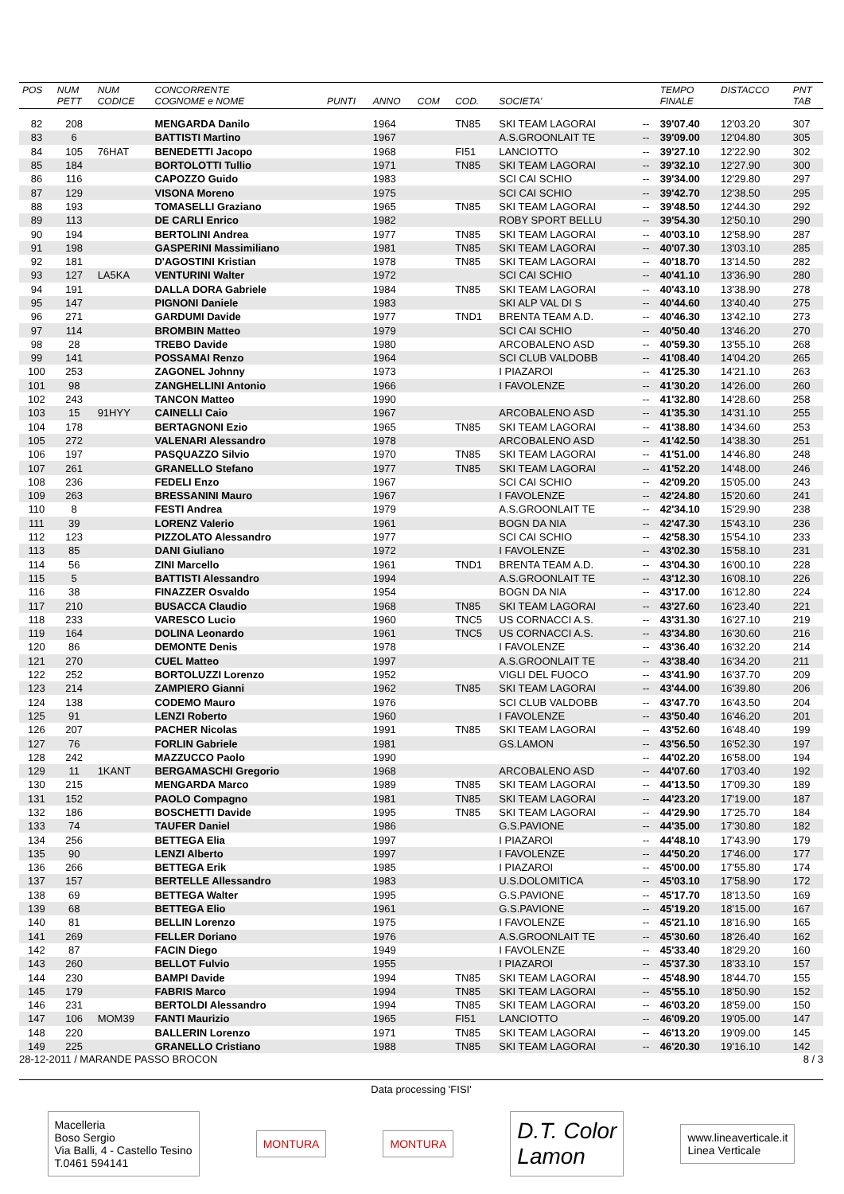| POS | NUM PETT | NUM CODICE | CONCORRENTE COGNOME e NOME | PUNTI | ANNO | COM | COD. | SOCIETA' | | TEMPO FINALE | DISTACCO | PNT TAB |
| --- | --- | --- | --- | --- | --- | --- | --- | --- | --- | --- | --- | --- |
| 82 | 208 | | MENGARDA Danilo | | 1964 | | TN85 | SKI TEAM LAGORAI | -- | 39'07.40 | 12'03.20 | 307 |
| 83 | 6 | | BATTISTI Martino | | 1967 | | | A.S.GROONLAIT TE | -- | 39'09.00 | 12'04.80 | 305 |
| 84 | 105 | 76HAT | BENEDETTI Jacopo | | 1968 | | FI51 | LANCIOTTO | -- | 39'27.10 | 12'22.90 | 302 |
| 85 | 184 | | BORTOLOTTI Tullio | | 1971 | | TN85 | SKI TEAM LAGORAI | -- | 39'32.10 | 12'27.90 | 300 |
| 86 | 116 | | CAPOZZO Guido | | 1983 | | | SCI CAI SCHIO | -- | 39'34.00 | 12'29.80 | 297 |
| 87 | 129 | | VISONA Moreno | | 1975 | | | SCI CAI SCHIO | -- | 39'42.70 | 12'38.50 | 295 |
| 88 | 193 | | TOMASELLI Graziano | | 1965 | | TN85 | SKI TEAM LAGORAI | -- | 39'48.50 | 12'44.30 | 292 |
| 89 | 113 | | DE CARLI Enrico | | 1982 | | | ROBY SPORT BELLU | -- | 39'54.30 | 12'50.10 | 290 |
| 90 | 194 | | BERTOLINI Andrea | | 1977 | | TN85 | SKI TEAM LAGORAI | -- | 40'03.10 | 12'58.90 | 287 |
| 91 | 198 | | GASPERINI Massimiliano | | 1981 | | TN85 | SKI TEAM LAGORAI | -- | 40'07.30 | 13'03.10 | 285 |
| 92 | 181 | | D'AGOSTINI Kristian | | 1978 | | TN85 | SKI TEAM LAGORAI | -- | 40'18.70 | 13'14.50 | 282 |
| 93 | 127 | LA5KA | VENTURINI Walter | | 1972 | | | SCI CAI SCHIO | -- | 40'41.10 | 13'36.90 | 280 |
| 94 | 191 | | DALLA DORA Gabriele | | 1984 | | TN85 | SKI TEAM LAGORAI | -- | 40'43.10 | 13'38.90 | 278 |
| 95 | 147 | | PIGNONI Daniele | | 1983 | | | SKI ALP VAL DI S | -- | 40'44.60 | 13'40.40 | 275 |
| 96 | 271 | | GARDUMI Davide | | 1977 | | TND1 | BRENTA TEAM A.D. | -- | 40'46.30 | 13'42.10 | 273 |
| 97 | 114 | | BROMBIN Matteo | | 1979 | | | SCI CAI SCHIO | -- | 40'50.40 | 13'46.20 | 270 |
| 98 | 28 | | TREBO Davide | | 1980 | | | ARCOBALENO ASD | -- | 40'59.30 | 13'55.10 | 268 |
| 99 | 141 | | POSSAMAI Renzo | | 1964 | | | SCI CLUB VALDOBB | -- | 41'08.40 | 14'04.20 | 265 |
| 100 | 253 | | ZAGONEL Johnny | | 1973 | | | I PIAZAROI | -- | 41'25.30 | 14'21.10 | 263 |
| 101 | 98 | | ZANGHELLINI Antonio | | 1966 | | | I FAVOLENZE | -- | 41'30.20 | 14'26.00 | 260 |
| 102 | 243 | | TANCON Matteo | | 1990 | | | | -- | 41'32.80 | 14'28.60 | 258 |
| 103 | 15 | 91HYY | CAINELLI Caio | | 1967 | | | ARCOBALENO ASD | -- | 41'35.30 | 14'31.10 | 255 |
| 104 | 178 | | BERTAGNONI Ezio | | 1965 | | TN85 | SKI TEAM LAGORAI | -- | 41'38.80 | 14'34.60 | 253 |
| 105 | 272 | | VALENARI Alessandro | | 1978 | | | ARCOBALENO ASD | -- | 41'42.50 | 14'38.30 | 251 |
| 106 | 197 | | PASQUAZZO Silvio | | 1970 | | TN85 | SKI TEAM LAGORAI | -- | 41'51.00 | 14'46.80 | 248 |
| 107 | 261 | | GRANELLO Stefano | | 1977 | | TN85 | SKI TEAM LAGORAI | -- | 41'52.20 | 14'48.00 | 246 |
| 108 | 236 | | FEDELI Enzo | | 1967 | | | SCI CAI SCHIO | -- | 42'09.20 | 15'05.00 | 243 |
| 109 | 263 | | BRESSANINI Mauro | | 1967 | | | I FAVOLENZE | -- | 42'24.80 | 15'20.60 | 241 |
| 110 | 8 | | FESTI Andrea | | 1979 | | | A.S.GROONLAIT TE | -- | 42'34.10 | 15'29.90 | 238 |
| 111 | 39 | | LORENZ Valerio | | 1961 | | | BOGN DA NIA | -- | 42'47.30 | 15'43.10 | 236 |
| 112 | 123 | | PIZZOLATO Alessandro | | 1977 | | | SCI CAI SCHIO | -- | 42'58.30 | 15'54.10 | 233 |
| 113 | 85 | | DANI Giuliano | | 1972 | | | I FAVOLENZE | -- | 43'02.30 | 15'58.10 | 231 |
| 114 | 56 | | ZINI Marcello | | 1961 | | TND1 | BRENTA TEAM A.D. | -- | 43'04.30 | 16'00.10 | 228 |
| 115 | 5 | | BATTISTI Alessandro | | 1994 | | | A.S.GROONLAIT TE | -- | 43'12.30 | 16'08.10 | 226 |
| 116 | 38 | | FINAZZER Osvaldo | | 1954 | | | BOGN DA NIA | -- | 43'17.00 | 16'12.80 | 224 |
| 117 | 210 | | BUSACCA Claudio | | 1968 | | TN85 | SKI TEAM LAGORAI | -- | 43'27.60 | 16'23.40 | 221 |
| 118 | 233 | | VARESCO Lucio | | 1960 | | TNC5 | US CORNACCI A.S. | -- | 43'31.30 | 16'27.10 | 219 |
| 119 | 164 | | DOLINA Leonardo | | 1961 | | TNC5 | US CORNACCI A.S. | -- | 43'34.80 | 16'30.60 | 216 |
| 120 | 86 | | DEMONTE Denis | | 1978 | | | I FAVOLENZE | -- | 43'36.40 | 16'32.20 | 214 |
| 121 | 270 | | CUEL Matteo | | 1997 | | | A.S.GROONLAIT TE | -- | 43'38.40 | 16'34.20 | 211 |
| 122 | 252 | | BORTOLUZZI Lorenzo | | 1952 | | | VIGLI DEL FUOCO | -- | 43'41.90 | 16'37.70 | 209 |
| 123 | 214 | | ZAMPIERO Gianni | | 1962 | | TN85 | SKI TEAM LAGORAI | -- | 43'44.00 | 16'39.80 | 206 |
| 124 | 138 | | CODEMO Mauro | | 1976 | | | SCI CLUB VALDOBB | -- | 43'47.70 | 16'43.50 | 204 |
| 125 | 91 | | LENZI Roberto | | 1960 | | | I FAVOLENZE | -- | 43'50.40 | 16'46.20 | 201 |
| 126 | 207 | | PACHER Nicolas | | 1991 | | TN85 | SKI TEAM LAGORAI | -- | 43'52.60 | 16'48.40 | 199 |
| 127 | 76 | | FORLIN Gabriele | | 1981 | | | GS.LAMON | -- | 43'56.50 | 16'52.30 | 197 |
| 128 | 242 | | MAZZUCCO Paolo | | 1990 | | | | -- | 44'02.20 | 16'58.00 | 194 |
| 129 | 11 | 1KANT | BERGAMASCHI Gregorio | | 1968 | | | ARCOBALENO ASD | -- | 44'07.60 | 17'03.40 | 192 |
| 130 | 215 | | MENGARDA Marco | | 1989 | | TN85 | SKI TEAM LAGORAI | -- | 44'13.50 | 17'09.30 | 189 |
| 131 | 152 | | PAOLO Compagno | | 1981 | | TN85 | SKI TEAM LAGORAI | -- | 44'23.20 | 17'19.00 | 187 |
| 132 | 186 | | BOSCHETTI Davide | | 1995 | | TN85 | SKI TEAM LAGORAI | -- | 44'29.90 | 17'25.70 | 184 |
| 133 | 74 | | TAUFER Daniel | | 1986 | | | G.S.PAVIONE | -- | 44'35.00 | 17'30.80 | 182 |
| 134 | 256 | | BETTEGA Elia | | 1997 | | | I PIAZAROI | -- | 44'48.10 | 17'43.90 | 179 |
| 135 | 90 | | LENZI Alberto | | 1997 | | | I FAVOLENZE | -- | 44'50.20 | 17'46.00 | 177 |
| 136 | 266 | | BETTEGA Erik | | 1985 | | | I PIAZAROI | -- | 45'00.00 | 17'55.80 | 174 |
| 137 | 157 | | BERTELLE Allessandro | | 1983 | | | U.S.DOLOMITICA | -- | 45'03.10 | 17'58.90 | 172 |
| 138 | 69 | | BETTEGA Walter | | 1995 | | | G.S.PAVIONE | -- | 45'17.70 | 18'13.50 | 169 |
| 139 | 68 | | BETTEGA Elio | | 1961 | | | G.S.PAVIONE | -- | 45'19.20 | 18'15.00 | 167 |
| 140 | 81 | | BELLIN Lorenzo | | 1975 | | | I FAVOLENZE | -- | 45'21.10 | 18'16.90 | 165 |
| 141 | 269 | | FELLER Doriano | | 1976 | | | A.S.GROONLAIT TE | -- | 45'30.60 | 18'26.40 | 162 |
| 142 | 87 | | FACIN Diego | | 1949 | | | I FAVOLENZE | -- | 45'33.40 | 18'29.20 | 160 |
| 143 | 260 | | BELLOT Fulvio | | 1955 | | | I PIAZAROI | -- | 45'37.30 | 18'33.10 | 157 |
| 144 | 230 | | BAMPI Davide | | 1994 | | TN85 | SKI TEAM LAGORAI | -- | 45'48.90 | 18'44.70 | 155 |
| 145 | 179 | | FABRIS Marco | | 1994 | | TN85 | SKI TEAM LAGORAI | -- | 45'55.10 | 18'50.90 | 152 |
| 146 | 231 | | BERTOLDI Alessandro | | 1994 | | TN85 | SKI TEAM LAGORAI | -- | 46'03.20 | 18'59.00 | 150 |
| 147 | 106 | MOM39 | FANTI Maurizio | | 1965 | | FI51 | LANCIOTTO | -- | 46'09.20 | 19'05.00 | 147 |
| 148 | 220 | | BALLERIN Lorenzo | | 1971 | | TN85 | SKI TEAM LAGORAI | -- | 46'13.20 | 19'09.00 | 145 |
| 149 | 225 | | GRANELLO Cristiano | | 1988 | | TN85 | SKI TEAM LAGORAI | -- | 46'20.30 | 19'16.10 | 142 |
28-12-2011 / MARANDE PASSO BROCON 8 / 3
Data processing 'FISI'
Macelleria
Boso Sergio
Via Balli, 4 - Castello Tesino
T.0461 594141
MONTURA MONTURA
D.T. Color
Lamon
www.lineaverticale.it
Linea Verticale